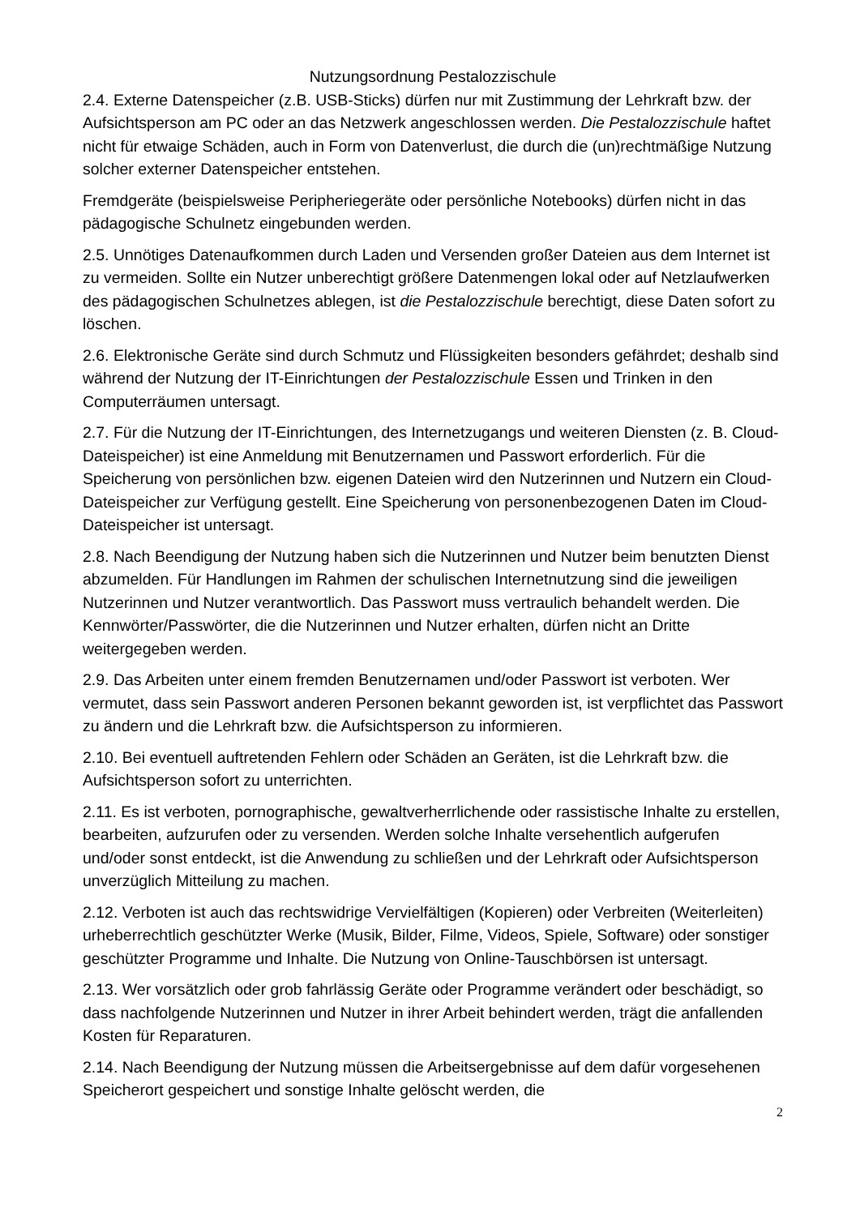Nutzungsordnung Pestalozzischule
2.4. Externe Datenspeicher (z.B. USB-Sticks) dürfen nur mit Zustimmung der Lehrkraft bzw. der Aufsichtsperson am PC oder an das Netzwerk angeschlossen werden. Die Pestalozzischule haftet nicht für etwaige Schäden, auch in Form von Datenverlust, die durch die (un)rechtmäßige Nutzung solcher externer Datenspeicher entstehen.
Fremdgeräte (beispielsweise Peripheriegeräte oder persönliche Notebooks) dürfen nicht in das pädagogische Schulnetz eingebunden werden.
2.5. Unnötiges Datenaufkommen durch Laden und Versenden großer Dateien aus dem Internet ist zu vermeiden. Sollte ein Nutzer unberechtigt größere Datenmengen lokal oder auf Netzlaufwerken des pädagogischen Schulnetzes ablegen, ist die Pestalozzischule berechtigt, diese Daten sofort zu löschen.
2.6. Elektronische Geräte sind durch Schmutz und Flüssigkeiten besonders gefährdet; deshalb sind während der Nutzung der IT-Einrichtungen der Pestalozzischule Essen und Trinken in den Computerräumen untersagt.
2.7. Für die Nutzung der IT-Einrichtungen, des Internetzugangs und weiteren Diensten (z. B. Cloud-Dateispeicher) ist eine Anmeldung mit Benutzernamen und Passwort erforderlich. Für die Speicherung von persönlichen bzw. eigenen Dateien wird den Nutzerinnen und Nutzern ein Cloud-Dateispeicher zur Verfügung gestellt. Eine Speicherung von personenbezogenen Daten im Cloud-Dateispeicher ist untersagt.
2.8. Nach Beendigung der Nutzung haben sich die Nutzerinnen und Nutzer beim benutzten Dienst abzumelden. Für Handlungen im Rahmen der schulischen Internetnutzung sind die jeweiligen Nutzerinnen und Nutzer verantwortlich. Das Passwort muss vertraulich behandelt werden. Die Kennwörter/Passwörter, die die Nutzerinnen und Nutzer erhalten, dürfen nicht an Dritte weitergegeben werden.
2.9. Das Arbeiten unter einem fremden Benutzernamen und/oder Passwort ist verboten. Wer vermutet, dass sein Passwort anderen Personen bekannt geworden ist, ist verpflichtet das Passwort zu ändern und die Lehrkraft bzw. die Aufsichtsperson zu informieren.
2.10. Bei eventuell auftretenden Fehlern oder Schäden an Geräten, ist die Lehrkraft bzw. die Aufsichtsperson sofort zu unterrichten.
2.11. Es ist verboten, pornographische, gewaltverherrlichende oder rassistische Inhalte zu erstellen, bearbeiten, aufzurufen oder zu versenden. Werden solche Inhalte versehentlich aufgerufen und/oder sonst entdeckt, ist die Anwendung zu schließen und der Lehrkraft oder Aufsichtsperson unverzüglich Mitteilung zu machen.
2.12. Verboten ist auch das rechtswidrige Vervielfältigen (Kopieren) oder Verbreiten (Weiterleiten) urheberrechtlich geschützter Werke (Musik, Bilder, Filme, Videos, Spiele, Software) oder sonstiger geschützter Programme und Inhalte. Die Nutzung von Online-Tauschbörsen ist untersagt.
2.13. Wer vorsätzlich oder grob fahrlässig Geräte oder Programme verändert oder beschädigt, so dass nachfolgende Nutzerinnen und Nutzer in ihrer Arbeit behindert werden, trägt die anfallenden Kosten für Reparaturen.
2.14. Nach Beendigung der Nutzung müssen die Arbeitsergebnisse auf dem dafür vorgesehenen Speicherort gespeichert und sonstige Inhalte gelöscht werden, die
2